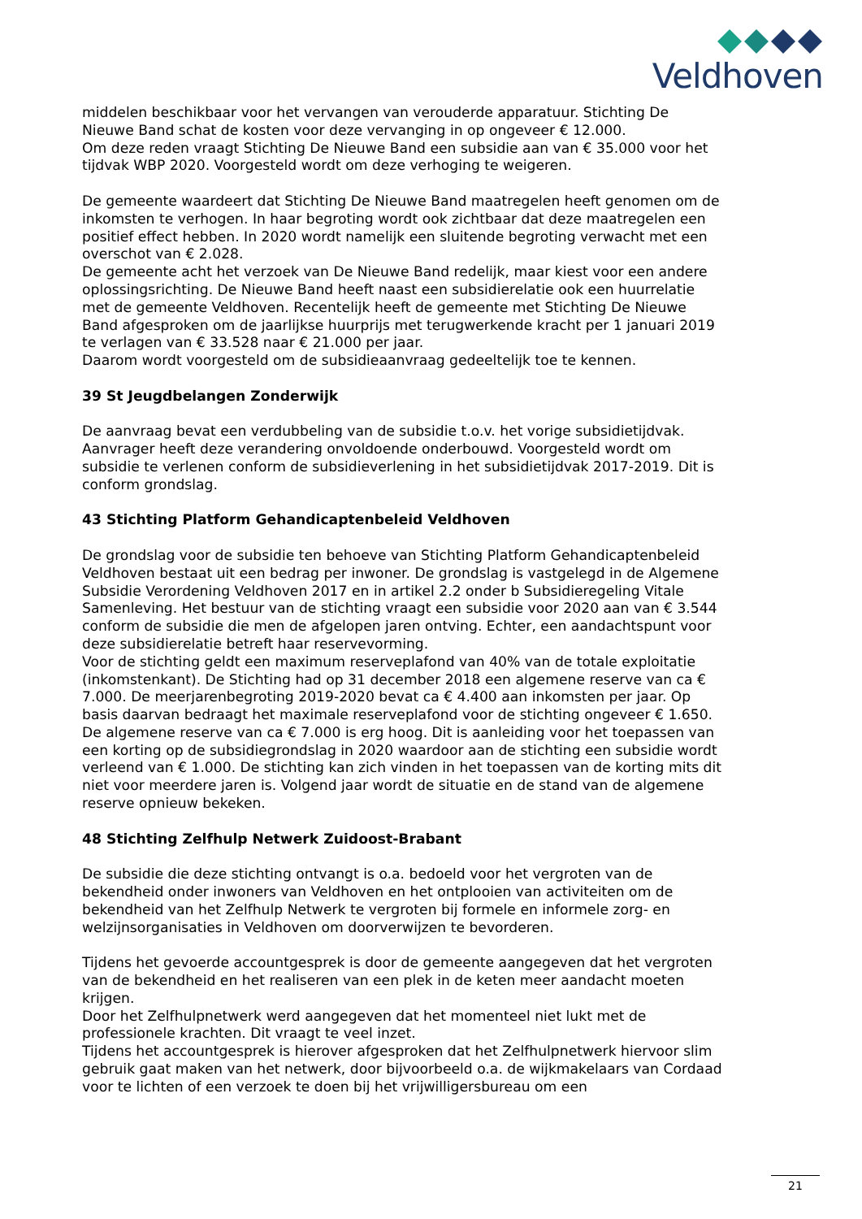Veldhoven
middelen beschikbaar voor het vervangen van verouderde apparatuur. Stichting De Nieuwe Band schat de kosten voor deze vervanging in op ongeveer € 12.000.
Om deze reden vraagt Stichting De Nieuwe Band een subsidie aan van € 35.000 voor het tijdvak WBP 2020. Voorgesteld wordt om deze verhoging te weigeren.
De gemeente waardeert dat Stichting De Nieuwe Band maatregelen heeft genomen om de inkomsten te verhogen. In haar begroting wordt ook zichtbaar dat deze maatregelen een positief effect hebben. In 2020 wordt namelijk een sluitende begroting verwacht met een overschot van € 2.028.
De gemeente acht het verzoek van De Nieuwe Band redelijk, maar kiest voor een andere oplossingsrichting. De Nieuwe Band heeft naast een subsidierelatie ook een huurrelatie met de gemeente Veldhoven. Recentelijk heeft de gemeente met Stichting De Nieuwe Band afgesproken om de jaarlijkse huurprijs met terugwerkende kracht per 1 januari 2019 te verlagen van € 33.528 naar € 21.000 per jaar.
Daarom wordt voorgesteld om de subsidieaanvraag gedeeltelijk toe te kennen.
39 St Jeugdbelangen Zonderwijk
De aanvraag bevat een verdubbeling van de subsidie t.o.v. het vorige subsidietijdvak. Aanvrager heeft deze verandering onvoldoende onderbouwd. Voorgesteld wordt om subsidie te verlenen conform de subsidieverlening in het subsidietijdvak 2017-2019. Dit is conform grondslag.
43 Stichting Platform Gehandicaptenbeleid Veldhoven
De grondslag voor de subsidie ten behoeve van Stichting Platform Gehandicaptenbeleid Veldhoven bestaat uit een bedrag per inwoner. De grondslag is vastgelegd in de Algemene Subsidie Verordening Veldhoven 2017 en in artikel 2.2 onder b Subsidieregeling Vitale Samenleving. Het bestuur van de stichting vraagt een subsidie voor 2020 aan van € 3.544 conform de subsidie die men de afgelopen jaren ontving. Echter, een aandachtspunt voor deze subsidierelatie betreft haar reservevorming.
Voor de stichting geldt een maximum reserveplafond van 40% van de totale exploitatie (inkomstenkant). De Stichting had op 31 december 2018 een algemene reserve van ca € 7.000. De meerjarenbegroting 2019-2020 bevat ca € 4.400 aan inkomsten per jaar. Op basis daarvan bedraagt het maximale reserveplafond voor de stichting ongeveer € 1.650. De algemene reserve van ca € 7.000 is erg hoog. Dit is aanleiding voor het toepassen van een korting op de subsidiegrondslag in 2020 waardoor aan de stichting een subsidie wordt verleend van € 1.000. De stichting kan zich vinden in het toepassen van de korting mits dit niet voor meerdere jaren is. Volgend jaar wordt de situatie en de stand van de algemene reserve opnieuw bekeken.
48 Stichting Zelfhulp Netwerk Zuidoost-Brabant
De subsidie die deze stichting ontvangt is o.a. bedoeld voor het vergroten van de bekendheid onder inwoners van Veldhoven en het ontplooien van activiteiten om de bekendheid van het Zelfhulp Netwerk te vergroten bij formele en informele zorg- en welzijnsorganisaties in Veldhoven om doorverwijzen te bevorderen.
Tijdens het gevoerde accountgesprek is door de gemeente aangegeven dat het vergroten van de bekendheid en het realiseren van een plek in de keten meer aandacht moeten krijgen.
Door het Zelfhulpnetwerk werd aangegeven dat het momenteel niet lukt met de professionele krachten. Dit vraagt te veel inzet.
Tijdens het accountgesprek is hierover afgesproken dat het Zelfhulpnetwerk hiervoor slim gebruik gaat maken van het netwerk, door bijvoorbeeld o.a. de wijkmakelaars van Cordaad voor te lichten of een verzoek te doen bij het vrijwilligersbureau om een
21